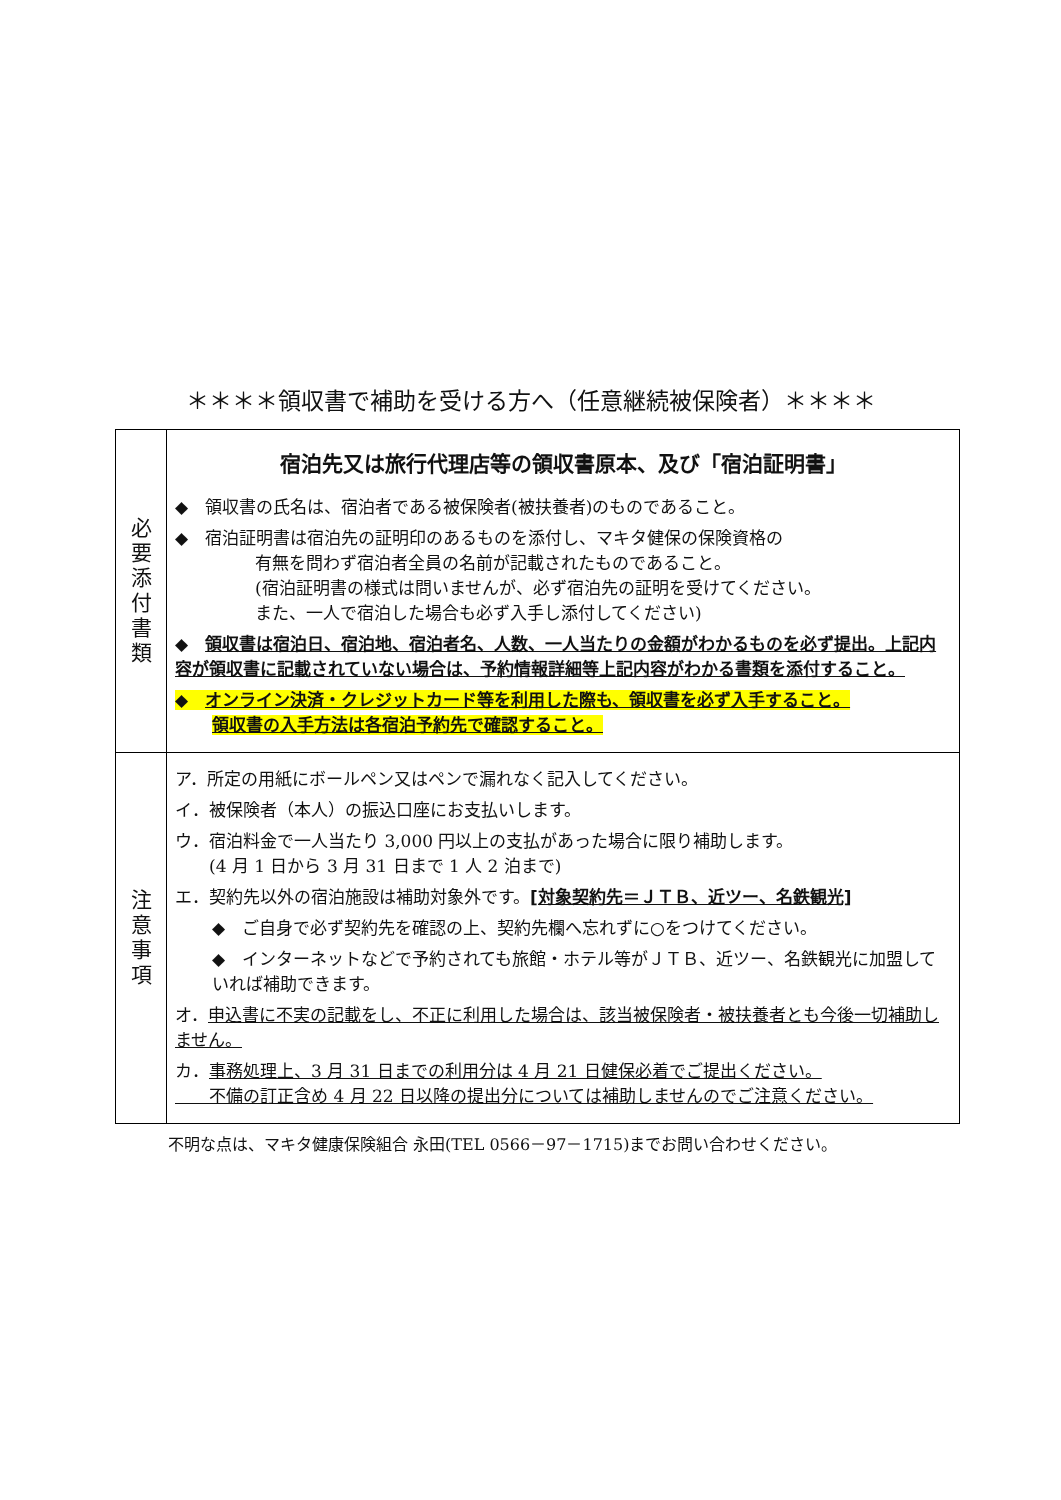＊＊＊＊領収書で補助を受ける方へ（任意継続被保険者）＊＊＊＊
| 必 要 添 付 書 類 | 宿泊先又は旅行代理店等の領収書原本、及び「宿泊証明書」 ◆ 領収書の氏名は、宿泊者である被保険者(被扶養者)のものであること。 ◆ 宿泊証明書は宿泊先の証明印のあるものを添付し、マキタ健保の保険資格の 有無を問わず宿泊者全員の名前が記載されたものであること。 (宿泊証明書の様式は問いませんが、必ず宿泊先の証明を受けてください。 また、一人で宿泊した場合も必ず入手し添付してください) ◆ 領収書は宿泊日、宿泊地、宿泊者名、人数、一人当たりの金額がわかるものを必ず提出。上記内容が領収書に記載されていない場合は、予約情報詳細等上記内容がわかる書類を添付すること。 ◆ オンライン決済・クレジットカード等を利用した際も、領収書を必ず入手すること。 領収書の入手方法は各宿泊予約先で確認すること。 |
| 注 意 事 項 | ア．所定の用紙にボールペン又はペンで漏れなく記入してください。 イ．被保険者（本人）の振込口座にお支払いします。 ウ．宿泊料金で一人当たり 3,000 円以上の支払があった場合に限り補助します。 (4 月 1 日から 3 月 31 日まで 1 人 2 泊まで) エ．契約先以外の宿泊施設は補助対象外です。 [対象契約先＝ＪＴＢ、近ツー、名鉄観光] ◆ ご自身で必ず契約先を確認の上、契約先欄へ忘れずに○をつけてください。 ◆ インターネットなどで予約されても旅館・ホテル等がＪＴＢ、近ツー、名鉄観光に加盟していれば補助できます。 オ． 申込書に不実の記載をし、不正に利用した場合は、該当被保険者・被扶養者とも今後一切補助しません。 カ． 事務処理上、3 月 31 日までの利用分は 4 月 21 日健保必着でご提出ください。 不備の訂正含め 4 月 22 日以降の提出分については補助しませんのでご注意ください。 |
不明な点は、マキタ健康保険組合 永田(TEL 0566－97－1715)までお問い合わせください。